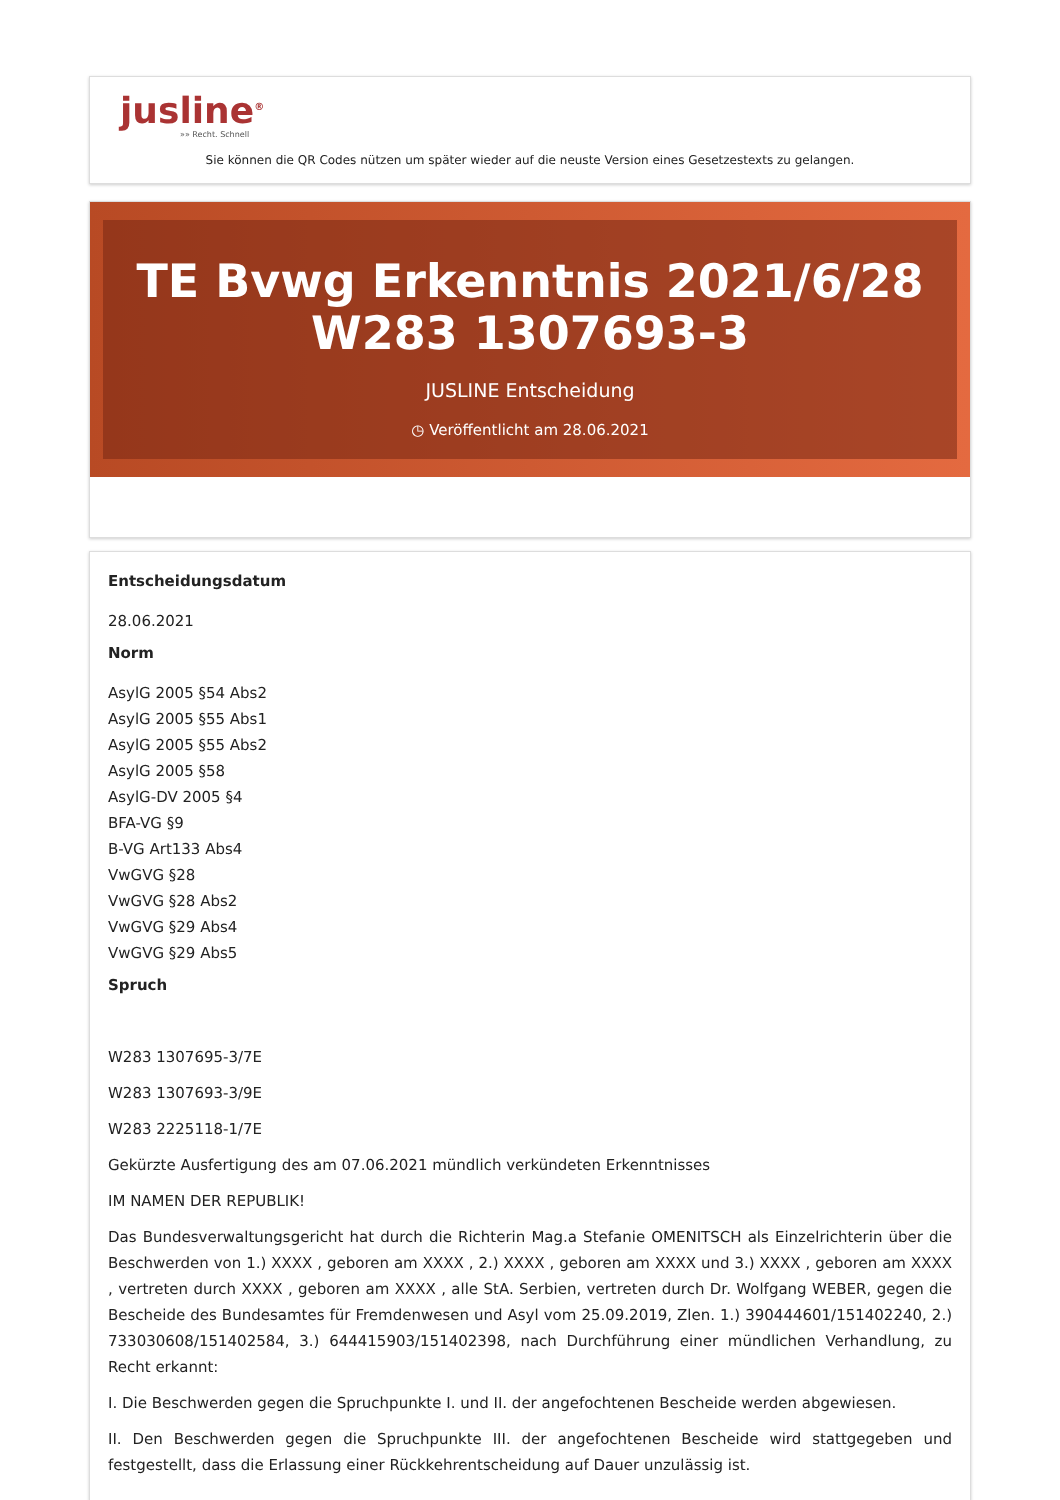jusline<sup>®</sup>
»» Recht. Schnell
Sie können die QR Codes nützen um später wieder auf die neuste Version eines Gesetzestexts zu gelangen.
TE Bvwg Erkenntnis 2021/6/28 W283 1307693-3
JUSLINE Entscheidung
◷ Veröffentlicht am 28.06.2021
Entscheidungsdatum
28.06.2021
Norm
AsylG 2005 §54 Abs2
AsylG 2005 §55 Abs1
AsylG 2005 §55 Abs2
AsylG 2005 §58
AsylG-DV 2005 §4
BFA-VG §9
B-VG Art133 Abs4
VwGVG §28
VwGVG §28 Abs2
VwGVG §29 Abs4
VwGVG §29 Abs5
Spruch
W283 1307695-3/7E
W283 1307693-3/9E
W283 2225118-1/7E
Gekürzte Ausfertigung des am 07.06.2021 mündlich verkündeten Erkenntnisses
IM NAMEN DER REPUBLIK!
Das Bundesverwaltungsgericht hat durch die Richterin Mag.a Stefanie OMENITSCH als Einzelrichterin über die Beschwerden von 1.) XXXX , geboren am XXXX , 2.) XXXX , geboren am XXXX und 3.) XXXX , geboren am XXXX , vertreten durch XXXX , geboren am XXXX , alle StA. Serbien, vertreten durch Dr. Wolfgang WEBER, gegen die Bescheide des Bundesamtes für Fremdenwesen und Asyl vom 25.09.2019, Zlen. 1.) 390444601/151402240, 2.) 733030608/151402584, 3.) 644415903/151402398, nach Durchführung einer mündlichen Verhandlung, zu Recht erkannt:
I. Die Beschwerden gegen die Spruchpunkte I. und II. der angefochtenen Bescheide werden abgewiesen.
II. Den Beschwerden gegen die Spruchpunkte III. der angefochtenen Bescheide wird stattgegeben und festgestellt, dass die Erlassung einer Rückkehrentscheidung auf Dauer unzulässig ist.